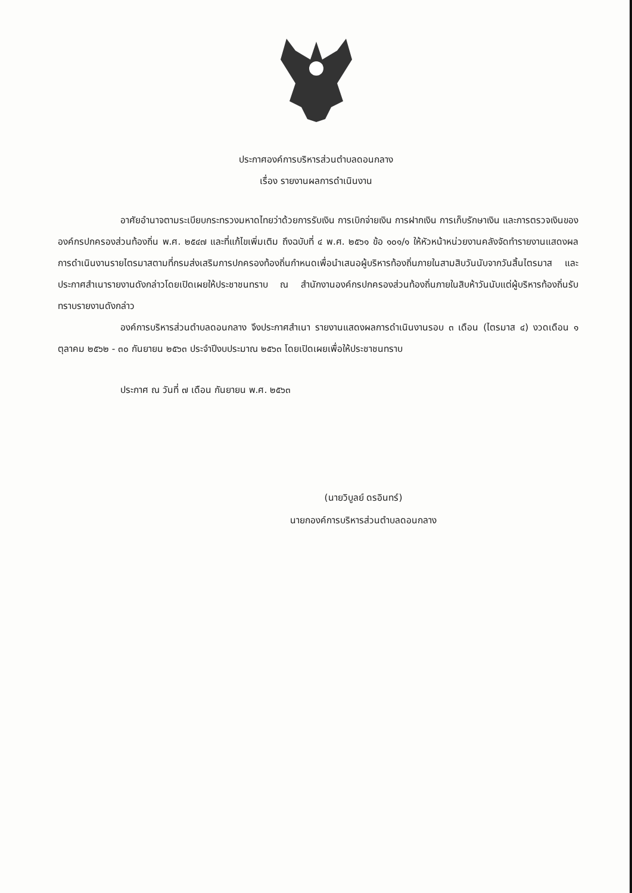ประกาศองค์การบริหารส่วนตำบลดอนกลาง
เรื่อง รายงานผลการดำเนินงาน
อาศัยอำนาจตามระเบียบกระทรวงมหาดไทยว่าด้วยการรับเงิน การเบิกจ่ายเงิน การฝากเงิน การเก็บรักษาเงิน และการตรวจเงินขององค์กรปกครองส่วนท้องถิ่น พ.ศ. ๒๕๔๗ และที่แก้ไขเพิ่มเติม ถึงฉบับที่ ๔ พ.ศ. ๒๕๖๑ ข้อ ๑๐๑/๑ ให้หัวหน้าหน่วยงานคลังจัดทำรายงานแสดงผลการดำเนินงานรายไตรมาสตามที่กรมส่งเสริมการปกครองท้องถิ่นกำหนดเพื่อนำเสนอผู้บริหารท้องถิ่นภายในสามสิบวันนับจากวันสิ้นไตรมาส และประกาศสำเนารายงานดังกล่าวโดยเปิดเผยให้ประชาชนทราบ ณ สำนักงานองค์กรปกครองส่วนท้องถิ่นภายในสิบห้าวันนับแต่ผู้บริหารท้องถิ่นรับทราบรายงานดังกล่าว
องค์การบริหารส่วนตำบลดอนกลาง จึงประกาศสำเนา รายงานแสดงผลการดำเนินงานรอบ ๓ เดือน (ไตรมาส ๔) งวดเดือน ๑ ตุลาคม ๒๕๖๒ - ๓๐ กันยายน ๒๕๖๓ ประจำปีงบประมาณ ๒๕๖๓ โดยเปิดเผยเพื่อให้ประชาชนทราบ
ประกาศ ณ วันที่ ๗ เดือน กันยายน พ.ศ. ๒๕๖๓
(นายวิบูลย์ ดรอินทร์)
นายกองค์การบริหารส่วนตำบลดอนกลาง